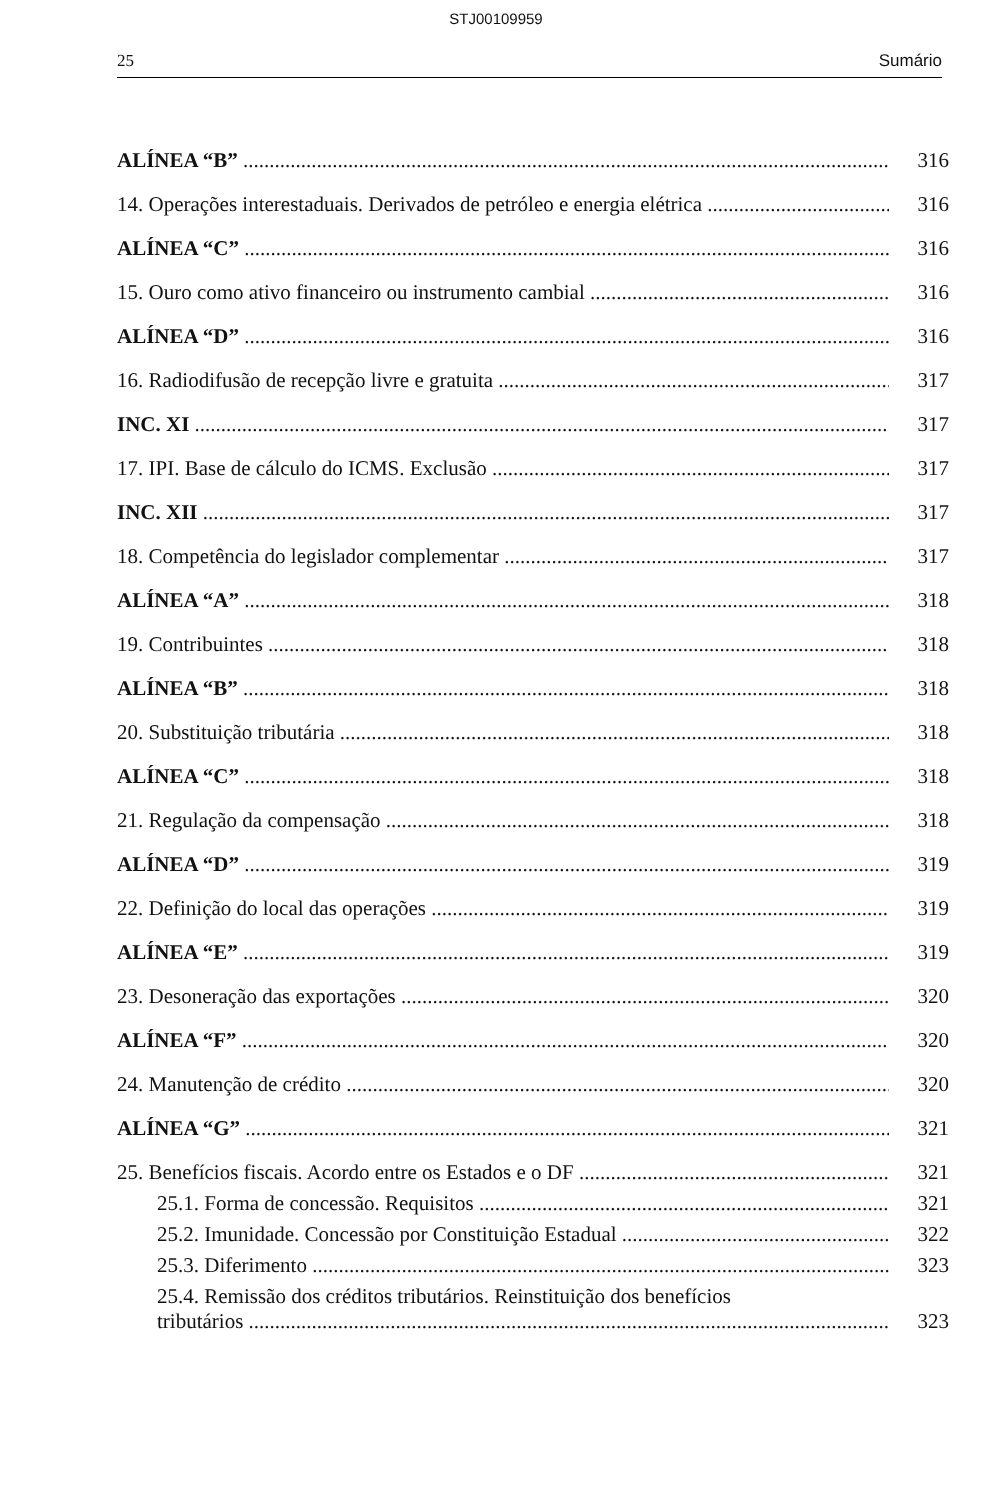STJ00109959
25 Sumário
ALÍNEA “B” 316
14. Operações interestaduais. Derivados de petróleo e energia elétrica 316
ALÍNEA “C” 316
15. Ouro como ativo financeiro ou instrumento cambial 316
ALÍNEA “D” 316
16. Radiodifusão de recepção livre e gratuita 317
INC. XI 317
17. IPI. Base de cálculo do ICMS. Exclusão 317
INC. XII 317
18. Competência do legislador complementar 317
ALÍNEA “A” 318
19. Contribuintes 318
ALÍNEA “B” 318
20. Substituição tributária 318
ALÍNEA “C” 318
21. Regulação da compensação 318
ALÍNEA “D” 319
22. Definição do local das operações 319
ALÍNEA “E” 319
23. Desoneração das exportações 320
ALÍNEA “F” 320
24. Manutenção de crédito 320
ALÍNEA “G” 321
25. Benefícios fiscais. Acordo entre os Estados e o DF 321
25.1. Forma de concessão. Requisitos 321
25.2. Imunidade. Concessão por Constituição Estadual 322
25.3. Diferimento 323
25.4. Remissão dos créditos tributários. Reinstituição dos benefícios
tributários 323